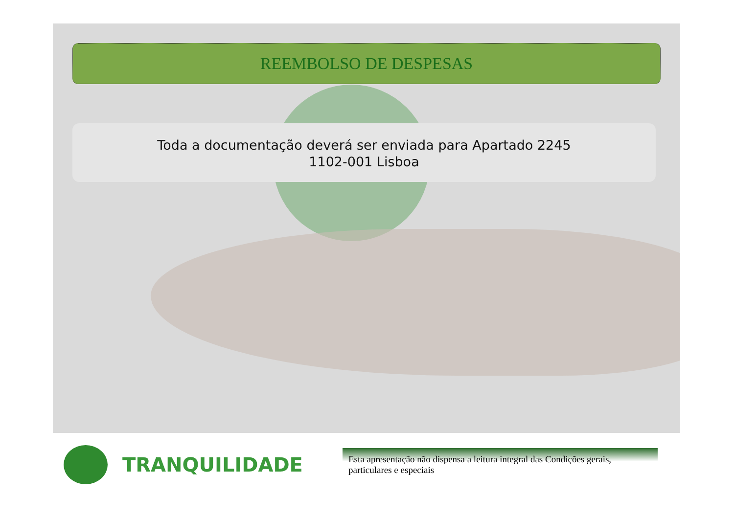REEMBOLSO DE DESPESAS
Toda a documentação deverá ser enviada para Apartado 2245
1102-001 Lisboa
TRANQUILIDADE
Esta apresentação não dispensa a leitura integral das Condições gerais, particulares e especiais